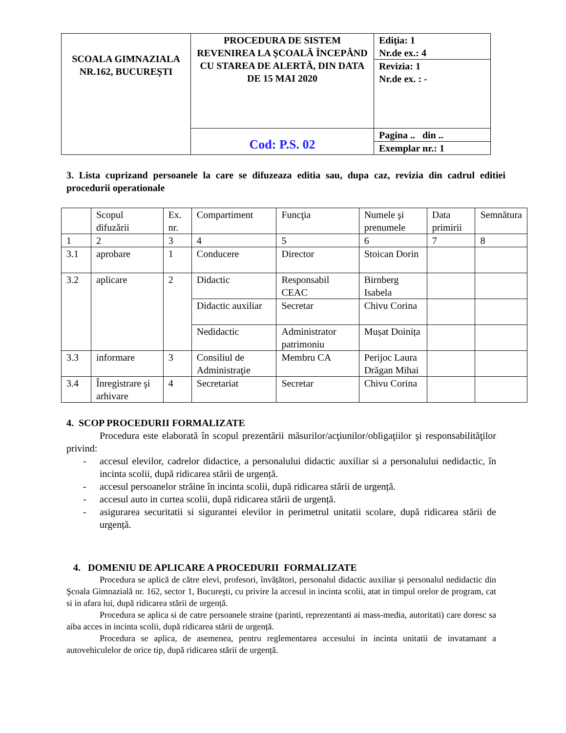| SCOALA GIMNAZIALA NR.162, BUCUREŞTI | PROCEDURA DE SISTEM REVENIREA LA ŞCOALĂ ÎNCEPÂND CU STAREA DE ALERTĂ, DIN DATA DE 15 MAI 2020 | Ediţia: 1 Nr.de ex.: 4 |
| | | Revizia: 1 Nr.de ex. : - |
| | Cod: P.S. 02 | Pagina .. din .. |
| | | Exemplar nr.: 1 |
3. Lista cuprizand persoanele la care se difuzeaza editia sau, dupa caz, revizia din cadrul editiei procedurii operationale
| | Scopul difuzării | Ex. nr. | Compartiment | Funcţia | Numele şi prenumele | Data primirii | Semnătura |
| 1 | 2 | 3 | 4 | 5 | 6 | 7 | 8 |
| 3.1 | aprobare | 1 | Conducere | Director | Stoican Dorin | | |
| 3.2 | aplicare | 2 | Didactic | Responsabil CEAC | Birnberg Isabela | | |
| | | | Didactic auxiliar | Secretar | Chivu Corina | | |
| | | | Nedidactic | Administrator patrimoniu | Mușat Doinița | | |
| 3.3 | informare | 3 | Consiliul de Administraţie | Membru CA | Perijoc Laura Drăgan Mihai | | |
| 3.4 | Înregistrare şi arhivare | 4 | Secretariat | Secretar | Chivu Corina | | |
4. SCOP PROCEDURII FORMALIZATE
Procedura este elaborată în scopul prezentării măsurilor/acţiunilor/obligaţiilor şi responsabilităţilor privind:
- accesul elevilor, cadrelor didactice, a personalului didactic auxiliar si a personalului nedidactic, în incinta scolii, după ridicarea stării de urgență.
- accesul persoanelor străine în incinta scolii, după ridicarea stării de urgență.
- accesul auto in curtea scolii, după ridicarea stării de urgență.
- asigurarea securitatii si sigurantei elevilor in perimetrul unitatii scolare, după ridicarea stării de urgență.
4. DOMENIU DE APLICARE A PROCEDURII FORMALIZATE
Procedura se aplică de către elevi, profesori, învățători, personalul didactic auxiliar și personalul nedidactic din Şcoala Gimnazială nr. 162, sector 1, Bucureşti, cu privire la accesul in incinta scolii, atat in timpul orelor de program, cat si in afara lui, după ridicarea stării de urgență.
Procedura se aplica si de catre persoanele straine (parinti, reprezentanti ai mass-media, autoritati) care doresc sa aiba acces in incinta scolii, după ridicarea stării de urgență.
Procedura se aplica, de asemenea, pentru reglementarea accesului in incinta unitatii de invatamant a autovehiculelor de orice tip, după ridicarea stării de urgență.